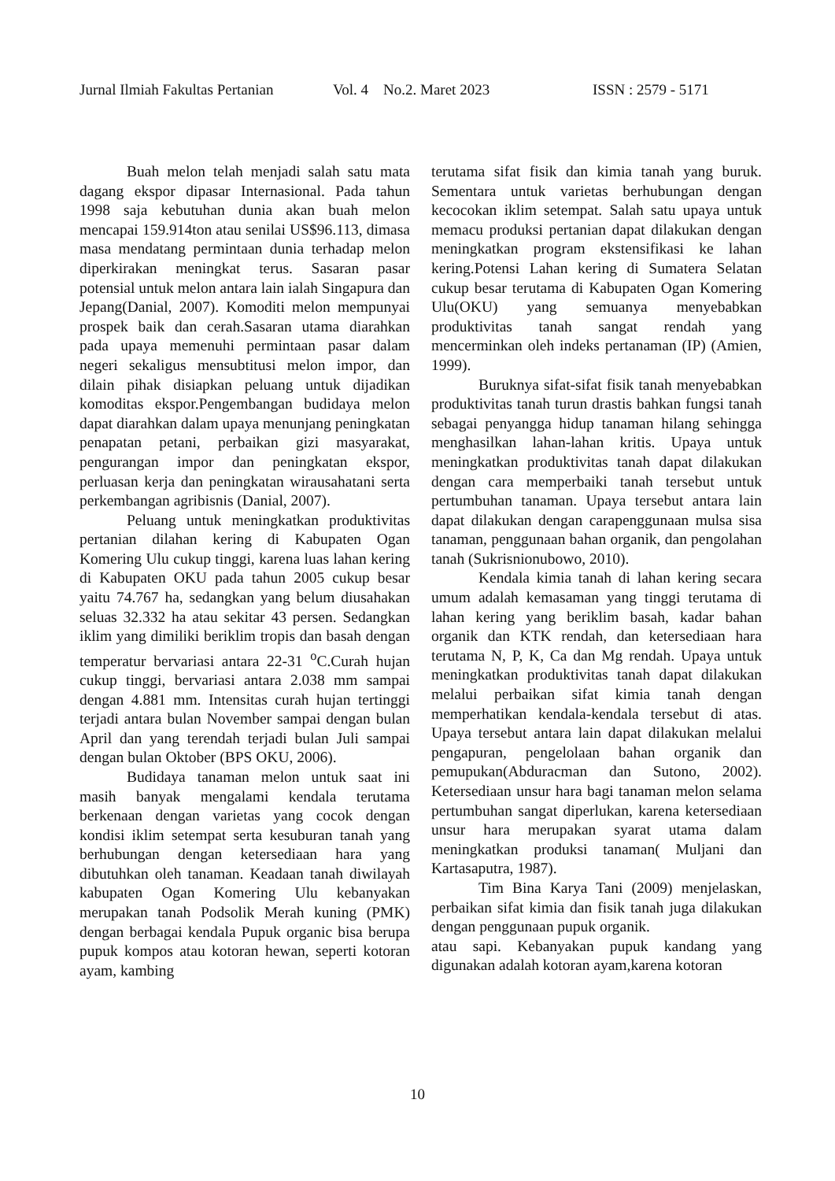Jurnal Ilmiah Fakultas Pertanian Vol. 4 No.2. Maret 2023 ISSN : 2579 - 5171
Buah melon telah menjadi salah satu mata dagang ekspor dipasar Internasional. Pada tahun 1998 saja kebutuhan dunia akan buah melon mencapai 159.914ton atau senilai US$96.113, dimasa masa mendatang permintaan dunia terhadap melon diperkirakan meningkat terus. Sasaran pasar potensial untuk melon antara lain ialah Singapura dan Jepang(Danial, 2007). Komoditi melon mempunyai prospek baik dan cerah.Sasaran utama diarahkan pada upaya memenuhi permintaan pasar dalam negeri sekaligus mensubtitusi melon impor, dan dilain pihak disiapkan peluang untuk dijadikan komoditas ekspor.Pengembangan budidaya melon dapat diarahkan dalam upaya menunjang peningkatan penapatan petani, perbaikan gizi masyarakat, pengurangan impor dan peningkatan ekspor, perluasan kerja dan peningkatan wirausahatani serta perkembangan agribisnis (Danial, 2007).
Peluang untuk meningkatkan produktivitas pertanian dilahan kering di Kabupaten Ogan Komering Ulu cukup tinggi, karena luas lahan kering di Kabupaten OKU pada tahun 2005 cukup besar yaitu 74.767 ha, sedangkan yang belum diusahakan seluas 32.332 ha atau sekitar 43 persen. Sedangkan iklim yang dimiliki beriklim tropis dan basah dengan temperatur bervariasi antara 22-31 <sup>o</sup>C.Curah hujan cukup tinggi, bervariasi antara 2.038 mm sampai dengan 4.881 mm. Intensitas curah hujan tertinggi terjadi antara bulan November sampai dengan bulan April dan yang terendah terjadi bulan Juli sampai dengan bulan Oktober (BPS OKU, 2006).
Budidaya tanaman melon untuk saat ini masih banyak mengalami kendala terutama berkenaan dengan varietas yang cocok dengan kondisi iklim setempat serta kesuburan tanah yang berhubungan dengan ketersediaan hara yang dibutuhkan oleh tanaman. Keadaan tanah diwilayah kabupaten Ogan Komering Ulu kebanyakan merupakan tanah Podsolik Merah kuning (PMK) dengan berbagai kendala Pupuk organic bisa berupa pupuk kompos atau kotoran hewan, seperti kotoran ayam, kambing
terutama sifat fisik dan kimia tanah yang buruk. Sementara untuk varietas berhubungan dengan kecocokan iklim setempat. Salah satu upaya untuk memacu produksi pertanian dapat dilakukan dengan meningkatkan program ekstensifikasi ke lahan kering.Potensi Lahan kering di Sumatera Selatan cukup besar terutama di Kabupaten Ogan Komering Ulu(OKU) yang semuanya menyebabkan produktivitas tanah sangat rendah yang mencerminkan oleh indeks pertanaman (IP) (Amien, 1999).
Buruknya sifat-sifat fisik tanah menyebabkan produktivitas tanah turun drastis bahkan fungsi tanah sebagai penyangga hidup tanaman hilang sehingga menghasilkan lahan-lahan kritis. Upaya untuk meningkatkan produktivitas tanah dapat dilakukan dengan cara memperbaiki tanah tersebut untuk pertumbuhan tanaman. Upaya tersebut antara lain dapat dilakukan dengan carapenggunaan mulsa sisa tanaman, penggunaan bahan organik, dan pengolahan tanah (Sukrisnionubowo, 2010).
Kendala kimia tanah di lahan kering secara umum adalah kemasaman yang tinggi terutama di lahan kering yang beriklim basah, kadar bahan organik dan KTK rendah, dan ketersediaan hara terutama N, P, K, Ca dan Mg rendah. Upaya untuk meningkatkan produktivitas tanah dapat dilakukan melalui perbaikan sifat kimia tanah dengan memperhatikan kendala-kendala tersebut di atas. Upaya tersebut antara lain dapat dilakukan melalui pengapuran, pengelolaan bahan organik dan pemupukan(Abduracman dan Sutono, 2002). Ketersediaan unsur hara bagi tanaman melon selama pertumbuhan sangat diperlukan, karena ketersediaan unsur hara merupakan syarat utama dalam meningkatkan produksi tanaman( Muljani dan Kartasaputra, 1987).
Tim Bina Karya Tani (2009) menjelaskan, perbaikan sifat kimia dan fisik tanah juga dilakukan dengan penggunaan pupuk organik.
atau sapi. Kebanyakan pupuk kandang yang digunakan adalah kotoran ayam,karena kotoran
10